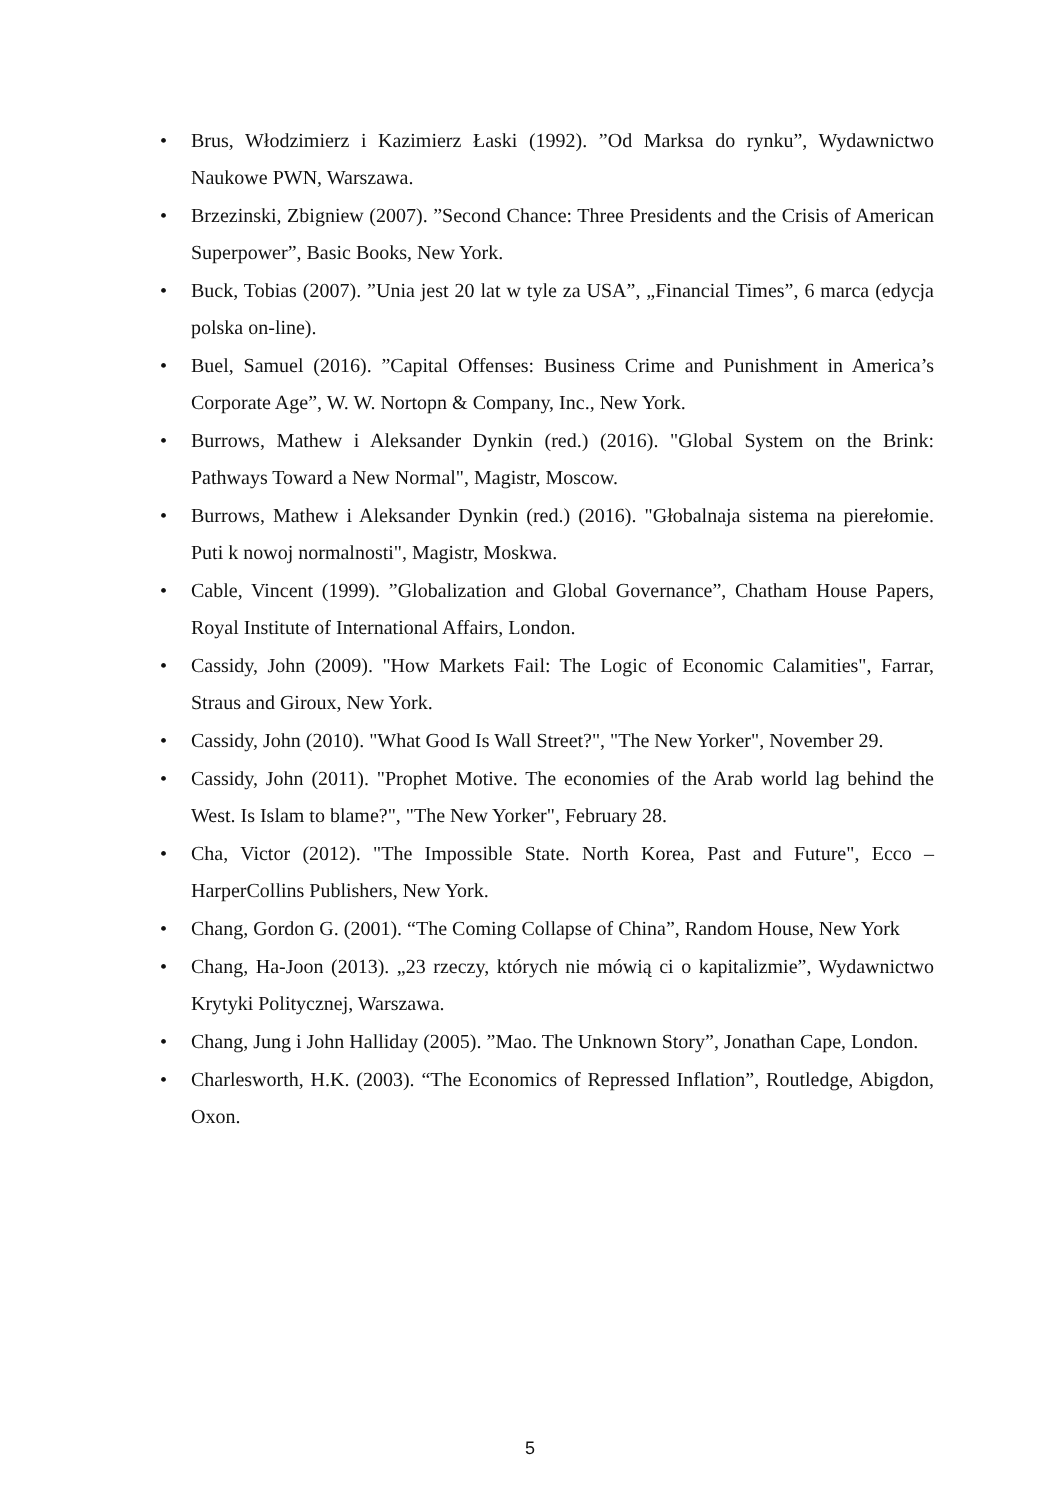• Brus, Włodzimierz i Kazimierz Łaski (1992). ”Od Marksa do rynku”, Wydawnictwo Naukowe PWN, Warszawa.
• Brzezinski, Zbigniew (2007). ”Second Chance: Three Presidents and the Crisis of American Superpower”, Basic Books, New York.
• Buck, Tobias (2007). ”Unia jest 20 lat w tyle za USA”, „Financial Times”, 6 marca (edycja polska on-line).
• Buel, Samuel (2016). ”Capital Offenses: Business Crime and Punishment in America’s Corporate Age”, W. W. Nortopn & Company, Inc., New York.
• Burrows, Mathew i Aleksander Dynkin (red.) (2016). "Global System on the Brink: Pathways Toward a New Normal", Magistr, Moscow.
• Burrows, Mathew i Aleksander Dynkin (red.) (2016). "Głobalnaja sistema na pierełomie. Puti k nowoj normalnosti", Magistr, Moskwa.
• Cable, Vincent (1999). ”Globalization and Global Governance”, Chatham House Papers, Royal Institute of International Affairs, London.
• Cassidy, John (2009). "How Markets Fail: The Logic of Economic Calamities", Farrar, Straus and Giroux, New York.
• Cassidy, John (2010). "What Good Is Wall Street?", "The New Yorker", November 29.
• Cassidy, John (2011). "Prophet Motive. The economies of the Arab world lag behind the West. Is Islam to blame?", "The New Yorker", February 28.
• Cha, Victor (2012). "The Impossible State. North Korea, Past and Future", Ecco – HarperCollins Publishers, New York.
• Chang, Gordon G. (2001). “The Coming Collapse of China”, Random House, New York
• Chang, Ha-Joon (2013). „23 rzeczy, których nie mówią ci o kapitalizmie”, Wydawnictwo Krytyki Politycznej, Warszawa.
• Chang, Jung i John Halliday (2005). ”Mao. The Unknown Story”, Jonathan Cape, London.
• Charlesworth, H.K. (2003). “The Economics of Repressed Inflation”, Routledge, Abigdon, Oxon.
5